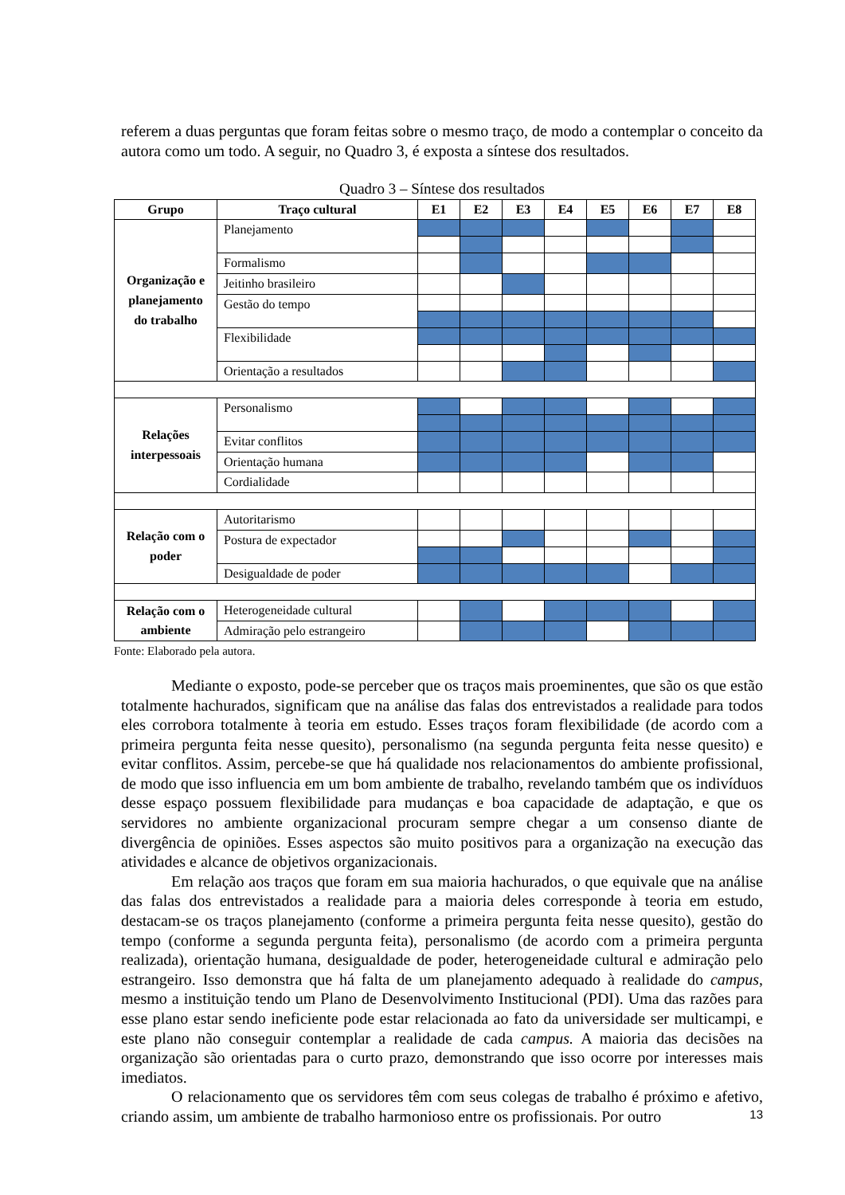referem a duas perguntas que foram feitas sobre o mesmo traço, de modo a contemplar o conceito da autora como um todo. A seguir, no Quadro 3, é exposta a síntese dos resultados.
Quadro 3 – Síntese dos resultados
| Grupo | Traço cultural | E1 | E2 | E3 | E4 | E5 | E6 | E7 | E8 |
| --- | --- | --- | --- | --- | --- | --- | --- | --- | --- |
| Organização e planejamento do trabalho | Planejamento | | | | | | | | |
| | Formalismo | | | | | | | | |
| | Jeitinho brasileiro | | | | | | | | |
| | Gestão do tempo | | | | | | | | |
| | Flexibilidade | | | | | | | | |
| | Orientação a resultados | | | | | | | | |
| Relações interpessoais | Personalismo | | | | | | | | |
| | Evitar conflitos | | | | | | | | |
| | Orientação humana | | | | | | | | |
| | Cordialidade | | | | | | | | |
| Relação com o poder | Autoritarismo | | | | | | | | |
| | Postura de expectador | | | | | | | | |
| | Desigualdade de poder | | | | | | | | |
| Relação com o ambiente | Heterogeneidade cultural | | | | | | | | |
| | Admiração pelo estrangeiro | | | | | | | | |
Fonte: Elaborado pela autora.
Mediante o exposto, pode-se perceber que os traços mais proeminentes, que são os que estão totalmente hachurados, significam que na análise das falas dos entrevistados a realidade para todos eles corrobora totalmente à teoria em estudo. Esses traços foram flexibilidade (de acordo com a primeira pergunta feita nesse quesito), personalismo (na segunda pergunta feita nesse quesito) e evitar conflitos. Assim, percebe-se que há qualidade nos relacionamentos do ambiente profissional, de modo que isso influencia em um bom ambiente de trabalho, revelando também que os indivíduos desse espaço possuem flexibilidade para mudanças e boa capacidade de adaptação, e que os servidores no ambiente organizacional procuram sempre chegar a um consenso diante de divergência de opiniões. Esses aspectos são muito positivos para a organização na execução das atividades e alcance de objetivos organizacionais.
Em relação aos traços que foram em sua maioria hachurados, o que equivale que na análise das falas dos entrevistados a realidade para a maioria deles corresponde à teoria em estudo, destacam-se os traços planejamento (conforme a primeira pergunta feita nesse quesito), gestão do tempo (conforme a segunda pergunta feita), personalismo (de acordo com a primeira pergunta realizada), orientação humana, desigualdade de poder, heterogeneidade cultural e admiração pelo estrangeiro. Isso demonstra que há falta de um planejamento adequado à realidade do campus, mesmo a instituição tendo um Plano de Desenvolvimento Institucional (PDI). Uma das razões para esse plano estar sendo ineficiente pode estar relacionada ao fato da universidade ser multicampi, e este plano não conseguir contemplar a realidade de cada campus. A maioria das decisões na organização são orientadas para o curto prazo, demonstrando que isso ocorre por interesses mais imediatos.
O relacionamento que os servidores têm com seus colegas de trabalho é próximo e afetivo, criando assim, um ambiente de trabalho harmonioso entre os profissionais. Por outro
13